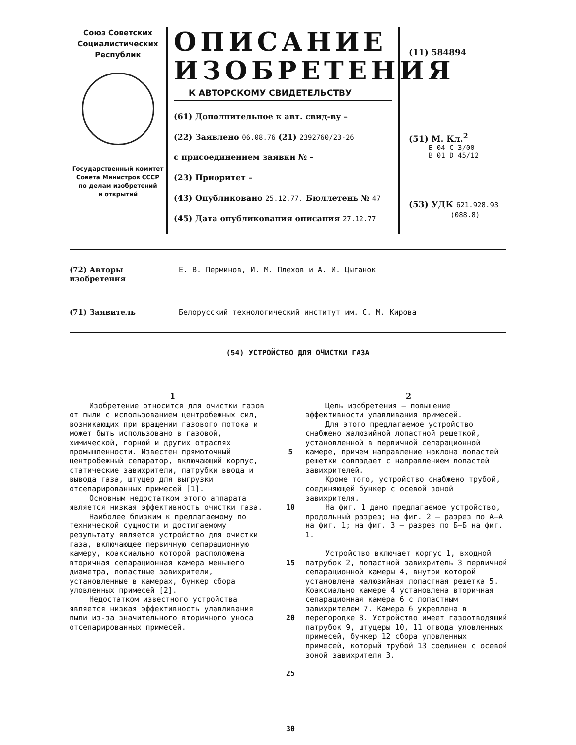Союз Советских
Социалистических
Республик
Государственный комитет
Совета Министров СССР
по делам изобретений
и открытий
ОПИСАНИЕ
ИЗОБРЕТЕНИЯ
К АВТОРСКОМУ СВИДЕТЕЛЬСТВУ
(61) Дополнительное к авт. свид-ву –
(22) Заявлено 06.08.76 (21) 2392760/23-26
с присоединением заявки № –
(23) Приоритет –
(43) Опубликовано 25.12.77. Бюллетень № 47
(45) Дата опубликования описания 27.12.77
(11) 584894
(51) М. Кл.<sup>2</sup>
B 04 C 3/00
B 01 D 45/12
(53) УДК 621.928.93
(088.8)
(72) Авторы изобретения Е. В. Перминов, И. М. Плехов и А. И. Цыганок
(71) Заявитель Белорусский технологический институт им. С. М. Кирова
(54) УСТРОЙСТВО ДЛЯ ОЧИСТКИ ГАЗА
1
Изобретение относится для очистки газов от пыли с использованием центробежных сил, возникающих при вращении газового потока и может быть использовано в газовой, химической, горной и других отраслях промышленности. Известен прямоточный центробежный сепаратор, включающий корпус, статические завихрители, патрубки ввода и вывода газа, штуцер для выгрузки отсепарированных примесей [1].
Основным недостатком этого аппарата является низкая эффективность очистки газа.
Наиболее близким к предлагаемому по технической сущности и достигаемому результату является устройство для очистки газа, включающее первичную сепарационную камеру, коаксиально которой расположена вторичная сепарационная камера меньшего диаметра, лопастные завихрители, установленные в камерах, бункер сбора уловленных примесей [2].
Недостатком известного устройства является низкая эффективность улавливания пыли из-за значительного вторичного уноса отсепарированных примесей.
5
10
15
20
25
30
2
Цель изобретения – повышение эффективности улавливания примесей.
Для этого предлагаемое устройство снабжено жалюзийной лопастной решеткой, установленной в первичной сепарационной камере, причем направление наклона лопастей решетки совпадает с направлением лопастей завихрителей.
Кроме того, устройство снабжено трубой, соединяющей бункер с осевой зоной завихрителя.
На фиг. 1 дано предлагаемое устройство, продольный разрез; на фиг. 2 – разрез по А–А на фиг. 1; на фиг. 3 – разрез по Б–Б на фиг. 1.
Устройство включает корпус 1, входной патрубок 2, лопастной завихритель 3 первичной сепарационной камеры 4, внутри которой установлена жалюзийная лопастная решетка 5. Коаксиально камере 4 установлена вторичная сепарационная камера 6 с лопастным завихрителем 7. Камера 6 укреплена в перегородке 8. Устройство имеет газоотводящий патрубок 9, штуцеры 10, 11 отвода уловленных примесей, бункер 12 сбора уловленных примесей, который трубой 13 соединен с осевой зоной завихрителя 3.